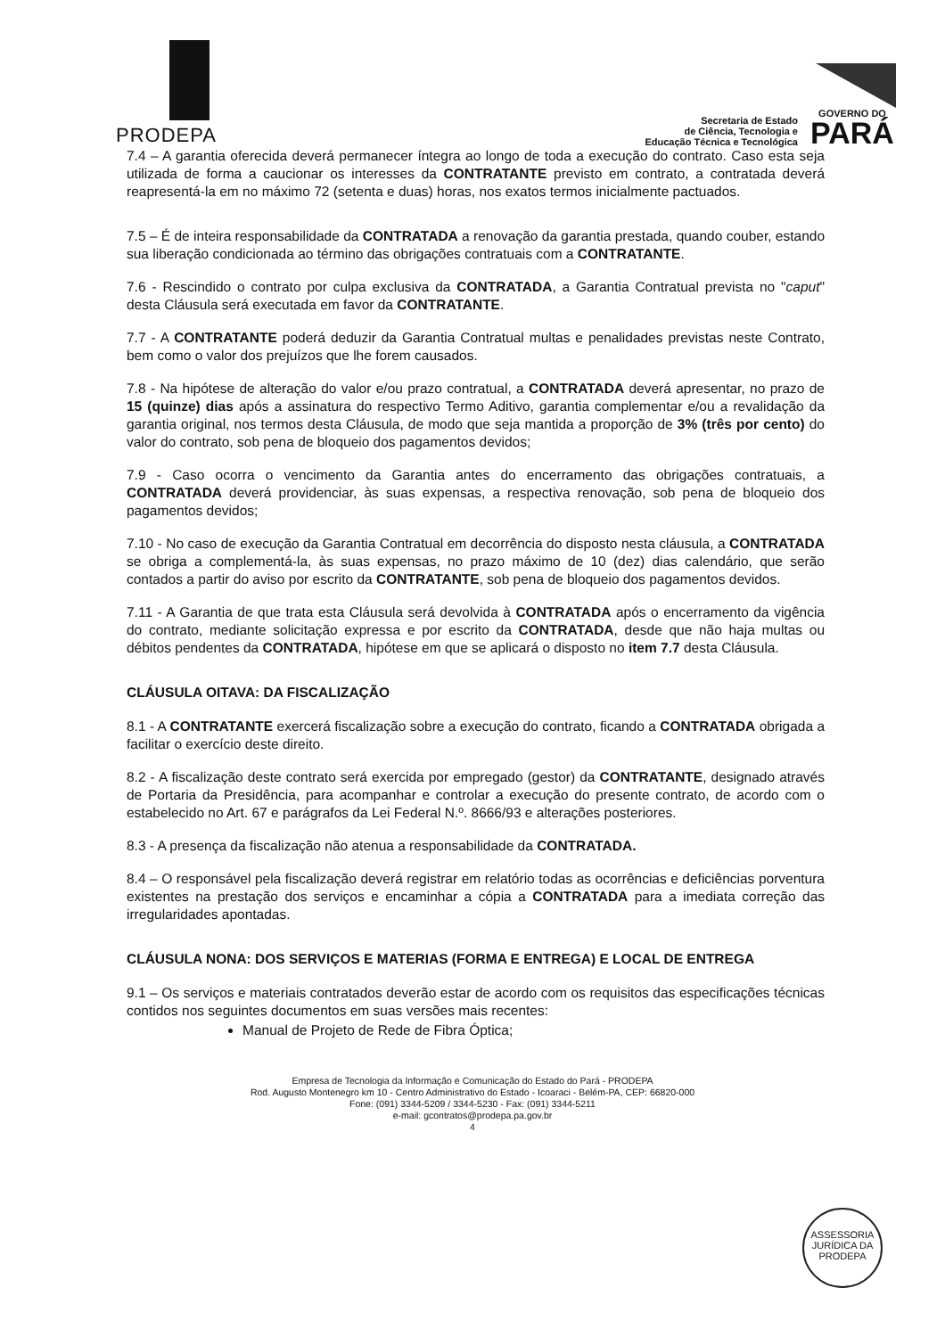PRODEPA
Secretaria de Estado
de Ciência, Tecnologia e
Educação Técnica e Tecnológica
GOVERNO DO
PARÁ
7.4 – A garantia oferecida deverá permanecer íntegra ao longo de toda a execução do contrato. Caso esta seja utilizada de forma a caucionar os interesses da CONTRATANTE previsto em contrato, a contratada deverá reapresentá-la em no máximo 72 (setenta e duas) horas, nos exatos termos inicialmente pactuados.
7.5 – É de inteira responsabilidade da CONTRATADA a renovação da garantia prestada, quando couber, estando sua liberação condicionada ao término das obrigações contratuais com a CONTRATANTE.
7.6 - Rescindido o contrato por culpa exclusiva da CONTRATADA, a Garantia Contratual prevista no "caput" desta Cláusula será executada em favor da CONTRATANTE.
7.7 - A CONTRATANTE poderá deduzir da Garantia Contratual multas e penalidades previstas neste Contrato, bem como o valor dos prejuízos que lhe forem causados.
7.8 - Na hipótese de alteração do valor e/ou prazo contratual, a CONTRATADA deverá apresentar, no prazo de 15 (quinze) dias após a assinatura do respectivo Termo Aditivo, garantia complementar e/ou a revalidação da garantia original, nos termos desta Cláusula, de modo que seja mantida a proporção de 3% (três por cento) do valor do contrato, sob pena de bloqueio dos pagamentos devidos;
7.9 - Caso ocorra o vencimento da Garantia antes do encerramento das obrigações contratuais, a CONTRATADA deverá providenciar, às suas expensas, a respectiva renovação, sob pena de bloqueio dos pagamentos devidos;
7.10 - No caso de execução da Garantia Contratual em decorrência do disposto nesta cláusula, a CONTRATADA se obriga a complementá-la, às suas expensas, no prazo máximo de 10 (dez) dias calendário, que serão contados a partir do aviso por escrito da CONTRATANTE, sob pena de bloqueio dos pagamentos devidos.
7.11 - A Garantia de que trata esta Cláusula será devolvida à CONTRATADA após o encerramento da vigência do contrato, mediante solicitação expressa e por escrito da CONTRATADA, desde que não haja multas ou débitos pendentes da CONTRATADA, hipótese em que se aplicará o disposto no item 7.7 desta Cláusula.
CLÁUSULA OITAVA: DA FISCALIZAÇÃO
8.1 - A CONTRATANTE exercerá fiscalização sobre a execução do contrato, ficando a CONTRATADA obrigada a facilitar o exercício deste direito.
8.2 - A fiscalização deste contrato será exercida por empregado (gestor) da CONTRATANTE, designado através de Portaria da Presidência, para acompanhar e controlar a execução do presente contrato, de acordo com o estabelecido no Art. 67 e parágrafos da Lei Federal N.º. 8666/93 e alterações posteriores.
8.3 - A presença da fiscalização não atenua a responsabilidade da CONTRATADA.
8.4 – O responsável pela fiscalização deverá registrar em relatório todas as ocorrências e deficiências porventura existentes na prestação dos serviços e encaminhar a cópia a CONTRATADA para a imediata correção das irregularidades apontadas.
CLÁUSULA NONA: DOS SERVIÇOS E MATERIAS (FORMA E ENTREGA) E LOCAL DE ENTREGA
9.1 – Os serviços e materiais contratados deverão estar de acordo com os requisitos das especificações técnicas contidos nos seguintes documentos em suas versões mais recentes:
Manual de Projeto de Rede de Fibra Óptica;
Empresa de Tecnologia da Informação e Comunicação do Estado do Pará - PRODEPA
Rod. Augusto Montenegro km 10 - Centro Administrativo do Estado - Icoaraci - Belém-PA, CEP: 66820-000
Fone: (091) 3344-5209 / 3344-5230 - Fax: (091) 3344-5211
e-mail: gcontratos@prodepa.pa.gov.br
4
ASSESSORIA JURÍDICA DA PRODEPA